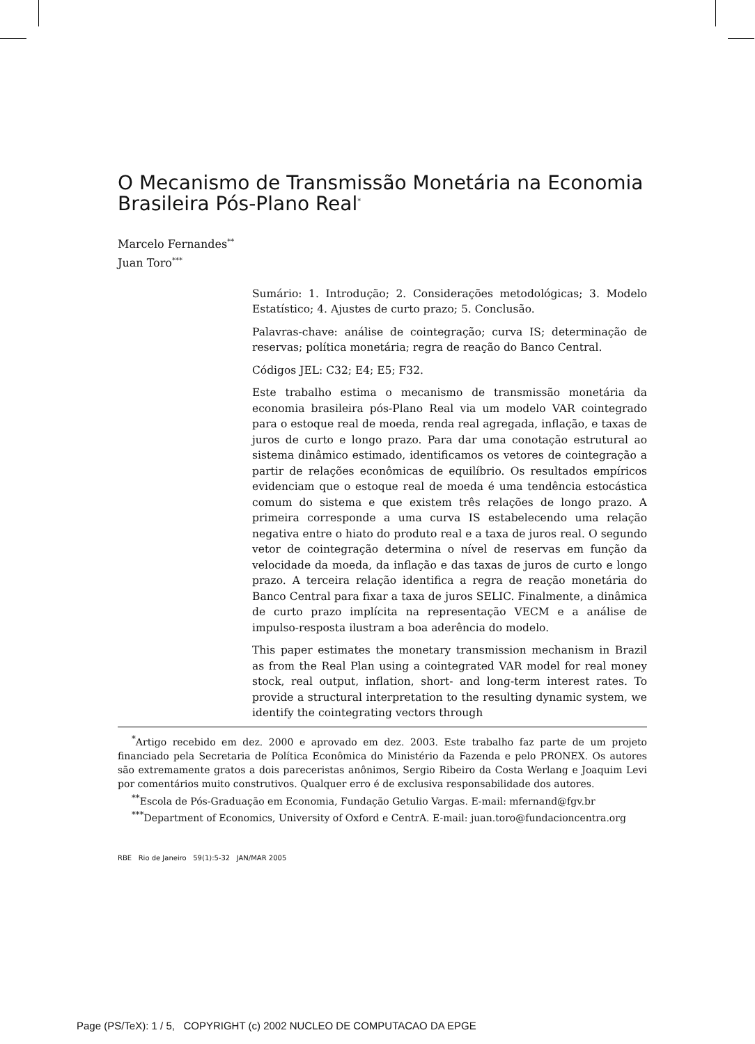O Mecanismo de Transmissão Monetária na Economia Brasileira Pós-Plano Real<sup>*</sup>
Marcelo Fernandes<sup>**</sup>
Juan Toro<sup>***</sup>
Sumário: 1. Introdução; 2. Considerações metodológicas; 3. Modelo Estatístico; 4. Ajustes de curto prazo; 5. Conclusão.
Palavras-chave: análise de cointegração; curva IS; determinação de reservas; política monetária; regra de reação do Banco Central.
Códigos JEL: C32; E4; E5; F32.
Este trabalho estima o mecanismo de transmissão monetária da economia brasileira pós-Plano Real via um modelo VAR cointegrado para o estoque real de moeda, renda real agregada, inflação, e taxas de juros de curto e longo prazo. Para dar uma conotação estrutural ao sistema dinâmico estimado, identificamos os vetores de cointegração a partir de relações econômicas de equilíbrio. Os resultados empíricos evidenciam que o estoque real de moeda é uma tendência estocástica comum do sistema e que existem três relações de longo prazo. A primeira corresponde a uma curva IS estabelecendo uma relação negativa entre o hiato do produto real e a taxa de juros real. O segundo vetor de cointegração determina o nível de reservas em função da velocidade da moeda, da inflação e das taxas de juros de curto e longo prazo. A terceira relação identifica a regra de reação monetária do Banco Central para fixar a taxa de juros SELIC. Finalmente, a dinâmica de curto prazo implícita na representação VECM e a análise de impulso-resposta ilustram a boa aderência do modelo.
This paper estimates the monetary transmission mechanism in Brazil as from the Real Plan using a cointegrated VAR model for real money stock, real output, inflation, short- and long-term interest rates. To provide a structural interpretation to the resulting dynamic system, we identify the cointegrating vectors through
<sup>*</sup> Artigo recebido em dez. 2000 e aprovado em dez. 2003. Este trabalho faz parte de um projeto financiado pela Secretaria de Política Econômica do Ministério da Fazenda e pelo PRONEX. Os autores são extremamente gratos a dois pareceristas anônimos, Sergio Ribeiro da Costa Werlang e Joaquim Levi por comentários muito construtivos. Qualquer erro é de exclusiva responsabilidade dos autores.
<sup>**</sup> Escola de Pós-Graduação em Economia, Fundação Getulio Vargas. E-mail: mfernand@fgv.br
<sup>***</sup> Department of Economics, University of Oxford e CentrA. E-mail: juan.toro@fundacioncentra.org
RBE Rio de Janeiro 59(1):5-32 JAN/MAR 2005
Page (PS/TeX): 1 / 5, COPYRIGHT (c) 2002 NUCLEO DE COMPUTACAO DA EPGE